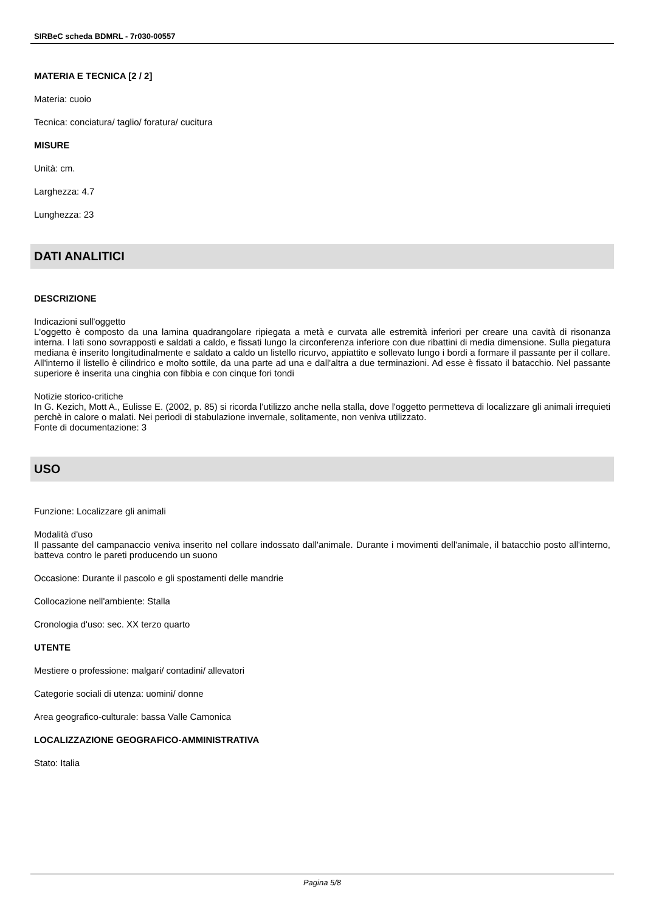SIRBeC scheda BDMRL - 7r030-00557
MATERIA E TECNICA [2 / 2]
Materia: cuoio
Tecnica: conciatura/ taglio/ foratura/ cucitura
MISURE
Unità: cm.
Larghezza: 4.7
Lunghezza: 23
DATI ANALITICI
DESCRIZIONE
Indicazioni sull'oggetto
L'oggetto è composto da una lamina quadrangolare ripiegata a metà e curvata alle estremità inferiori per creare una cavità di risonanza interna. I lati sono sovrapposti e saldati a caldo, e fissati lungo la circonferenza inferiore con due ribattini di media dimensione. Sulla piegatura mediana è inserito longitudinalmente e saldato a caldo un listello ricurvo, appiattito e sollevato lungo i bordi a formare il passante per il collare. All'interno il listello è cilindrico e molto sottile, da una parte ad una e dall'altra a due terminazioni. Ad esse è fissato il batacchio. Nel passante superiore è inserita una cinghia con fibbia e con cinque fori tondi
Notizie storico-critiche
In G. Kezich, Mott A., Eulisse E. (2002, p. 85) si ricorda l'utilizzo anche nella stalla, dove l'oggetto permetteva di localizzare gli animali irrequieti perchè in calore o malati. Nei periodi di stabulazione invernale, solitamente, non veniva utilizzato.
Fonte di documentazione: 3
USO
Funzione: Localizzare gli animali
Modalità d'uso
Il passante del campanaccio veniva inserito nel collare indossato dall'animale. Durante i movimenti dell'animale, il batacchio posto all'interno, batteva contro le pareti producendo un suono
Occasione: Durante il pascolo e gli spostamenti delle mandrie
Collocazione nell'ambiente: Stalla
Cronologia d'uso: sec. XX terzo quarto
UTENTE
Mestiere o professione: malgari/ contadini/ allevatori
Categorie sociali di utenza: uomini/ donne
Area geografico-culturale: bassa Valle Camonica
LOCALIZZAZIONE GEOGRAFICO-AMMINISTRATIVA
Stato: Italia
Pagina 5/8